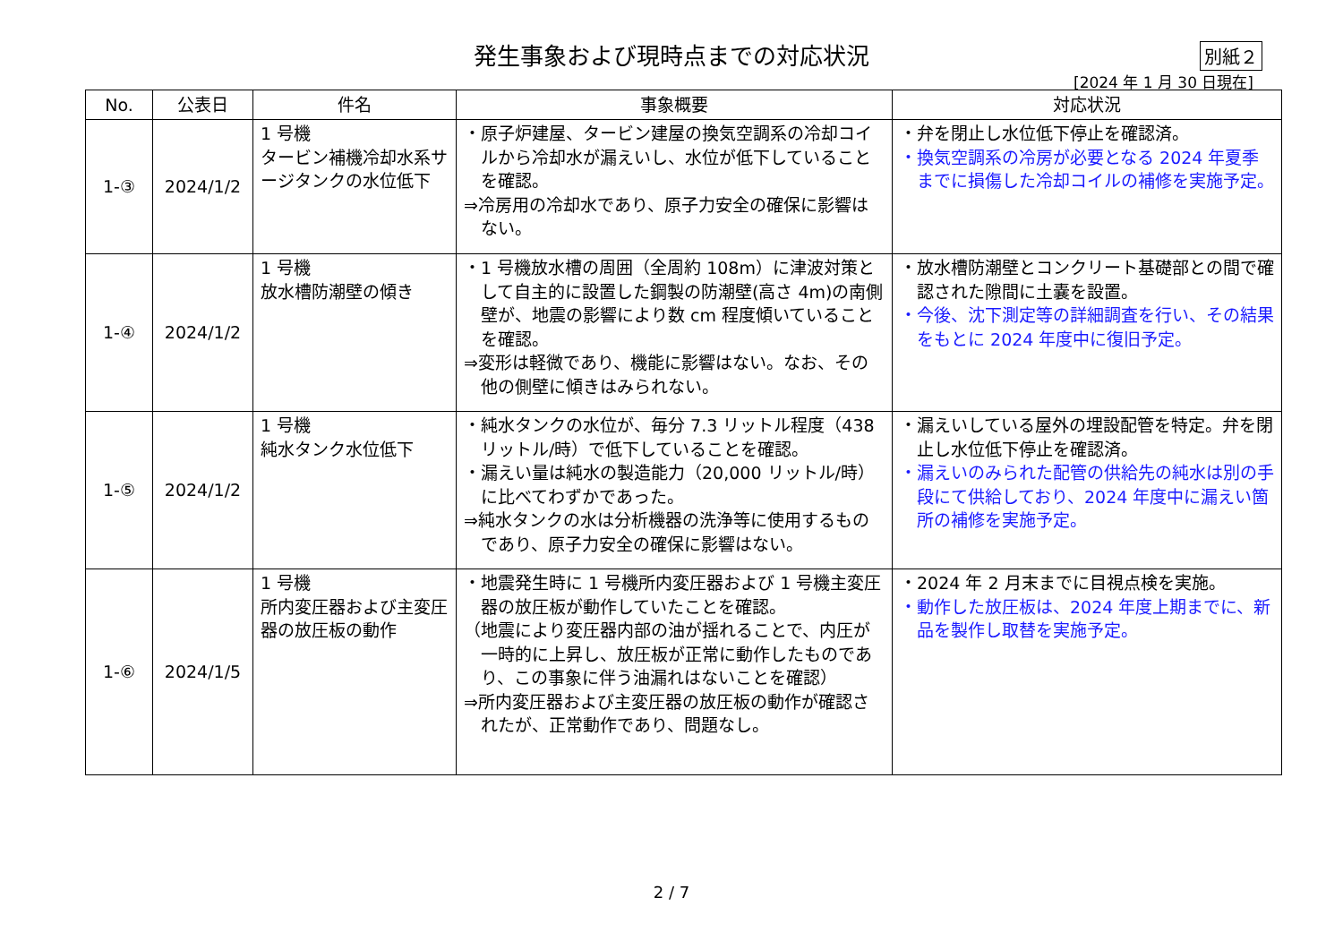発生事象および現時点までの対応状況
別紙２
[2024 年 1 月 30 日現在]
| No. | 公表日 | 件名 | 事象概要 | 対応状況 |
| --- | --- | --- | --- | --- |
| 1-③ | 2024/1/2 | 1 号機 タービン補機冷却水系サージタンクの水位低下 | ・原子炉建屋、タービン建屋の換気空調系の冷却コイルから冷却水が漏えいし、水位が低下していることを確認。 ⇒冷房用の冷却水であり、原子力安全の確保に影響はない。 | ・弁を閉止し水位低下停止を確認済。 ・換気空調系の冷房が必要となる 2024 年夏季までに損傷した冷却コイルの補修を実施予定。 |
| 1-④ | 2024/1/2 | 1 号機 放水槽防潮壁の傾き | ・1 号機放水槽の周囲（全周約 108m）に津波対策として自主的に設置した鋼製の防潮壁(高さ 4m)の南側壁が、地震の影響により数 cm 程度傾いていることを確認。 ⇒変形は軽微であり、機能に影響はない。なお、その他の側壁に傾きはみられない。 | ・放水槽防潮壁とコンクリート基礎部との間で確認された隙間に土嚢を設置。 ・今後、沈下測定等の詳細調査を行い、その結果をもとに 2024 年度中に復旧予定。 |
| 1-⑤ | 2024/1/2 | 1 号機 純水タンク水位低下 | ・純水タンクの水位が、毎分 7.3 リットル程度（438 リットル/時）で低下していることを確認。 ・漏えい量は純水の製造能力（20,000 リットル/時）に比べてわずかであった。 ⇒純水タンクの水は分析機器の洗浄等に使用するものであり、原子力安全の確保に影響はない。 | ・漏えいしている屋外の埋設配管を特定。弁を閉止し水位低下停止を確認済。 ・漏えいのみられた配管の供給先の純水は別の手段にて供給しており、2024 年度中に漏えい箇所の補修を実施予定。 |
| 1-⑥ | 2024/1/5 | 1 号機 所内変圧器および主変圧器の放圧板の動作 | ・地震発生時に 1 号機所内変圧器および 1 号機主変圧器の放圧板が動作していたことを確認。 （地震により変圧器内部の油が揺れることで、内圧が一時的に上昇し、放圧板が正常に動作したものであり、この事象に伴う油漏れはないことを確認） ⇒所内変圧器および主変圧器の放圧板の動作が確認されたが、正常動作であり、問題なし。 | ・2024 年 2 月末までに目視点検を実施。 ・動作した放圧板は、2024 年度上期までに、新品を製作し取替を実施予定。 |
2 / 7